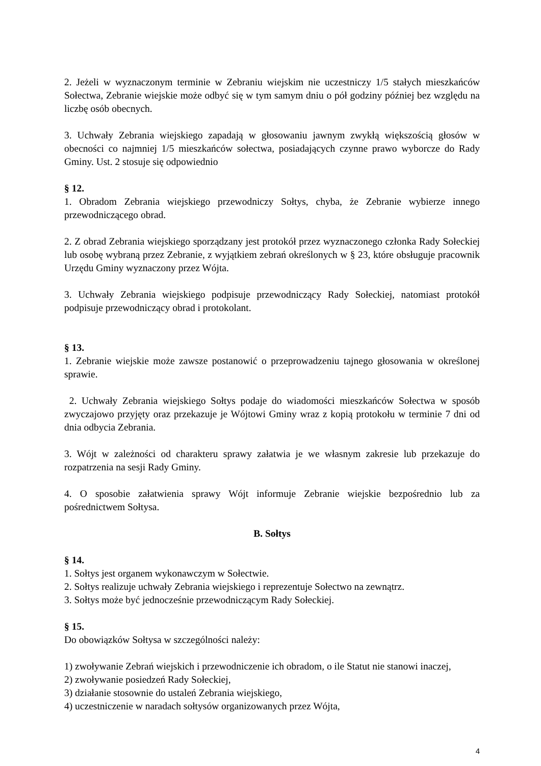2. Jeżeli w wyznaczonym terminie w Zebraniu wiejskim nie uczestniczy 1/5 stałych mieszkańców Sołectwa, Zebranie wiejskie może odbyć się w tym samym dniu o pół godziny później bez względu na liczbę osób obecnych.
3. Uchwały Zebrania wiejskiego zapadają w głosowaniu jawnym zwykłą większością głosów w obecności co najmniej 1/5 mieszkańców sołectwa, posiadających czynne prawo wyborcze do Rady Gminy. Ust. 2 stosuje się odpowiednio
§ 12.
1. Obradom Zebrania wiejskiego przewodniczy Sołtys, chyba, że Zebranie wybierze innego przewodniczącego obrad.
2. Z obrad Zebrania wiejskiego sporządzany jest protokół przez wyznaczonego członka Rady Sołeckiej lub osobę wybraną przez Zebranie, z wyjątkiem zebrań określonych w § 23, które obsługuje pracownik Urzędu Gminy wyznaczony przez Wójta.
3. Uchwały Zebrania wiejskiego podpisuje przewodniczący Rady Sołeckiej, natomiast protokół podpisuje przewodniczący obrad i protokolant.
§ 13.
1. Zebranie wiejskie może zawsze postanowić o przeprowadzeniu tajnego głosowania w określonej sprawie.
2. Uchwały Zebrania wiejskiego Sołtys podaje do wiadomości mieszkańców Sołectwa w sposób zwyczajowo przyjęty oraz przekazuje je Wójtowi Gminy wraz z kopią protokołu w terminie 7 dni od dnia odbycia Zebrania.
3. Wójt w zależności od charakteru sprawy załatwia je we własnym zakresie lub przekazuje do rozpatrzenia na sesji Rady Gminy.
4. O sposobie załatwienia sprawy Wójt informuje Zebranie wiejskie bezpośrednio lub za pośrednictwem Sołtysa.
B. Sołtys
§ 14.
1. Sołtys jest organem wykonawczym w Sołectwie.
2. Sołtys realizuje uchwały Zebrania wiejskiego i reprezentuje Sołectwo na zewnątrz.
3. Sołtys może być jednocześnie przewodniczącym Rady Sołeckiej.
§ 15.
Do obowiązków Sołtysa w szczególności należy:
1) zwoływanie Zebrań wiejskich i przewodniczenie ich obradom, o ile Statut nie stanowi inaczej,
2) zwoływanie posiedzeń Rady Sołeckiej,
3) działanie stosownie do ustaleń Zebrania wiejskiego,
4) uczestniczenie w naradach sołtysów organizowanych przez Wójta,
4